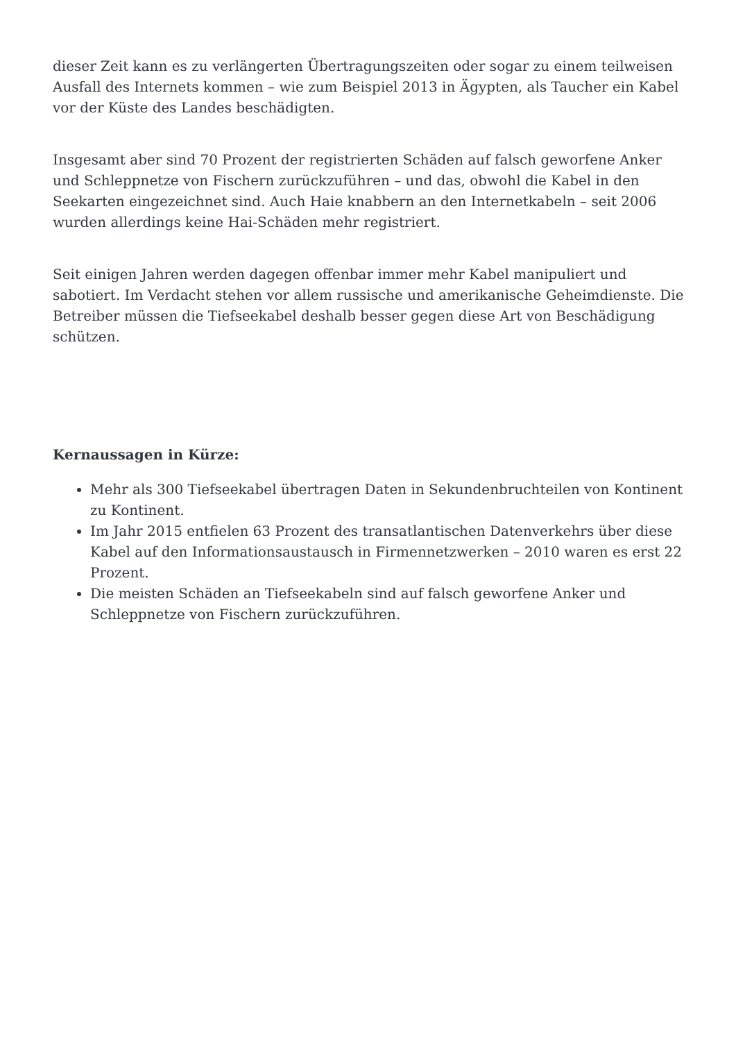dieser Zeit kann es zu verlängerten Übertragungszeiten oder sogar zu einem teilweisen Ausfall des Internets kommen – wie zum Beispiel 2013 in Ägypten, als Taucher ein Kabel vor der Küste des Landes beschädigten.
Insgesamt aber sind 70 Prozent der registrierten Schäden auf falsch geworfene Anker und Schleppnetze von Fischern zurückzuführen – und das, obwohl die Kabel in den Seekarten eingezeichnet sind. Auch Haie knabbern an den Internetkabeln – seit 2006 wurden allerdings keine Hai-Schäden mehr registriert.
Seit einigen Jahren werden dagegen offenbar immer mehr Kabel manipuliert und sabotiert. Im Verdacht stehen vor allem russische und amerikanische Geheimdienste. Die Betreiber müssen die Tiefseekabel deshalb besser gegen diese Art von Beschädigung schützen.
Kernaussagen in Kürze:
Mehr als 300 Tiefseekabel übertragen Daten in Sekundenbruchteilen von Kontinent zu Kontinent.
Im Jahr 2015 entfielen 63 Prozent des transatlantischen Datenverkehrs über diese Kabel auf den Informationsaustausch in Firmennetzwerken – 2010 waren es erst 22 Prozent.
Die meisten Schäden an Tiefseekabeln sind auf falsch geworfene Anker und Schleppnetze von Fischern zurückzuführen.